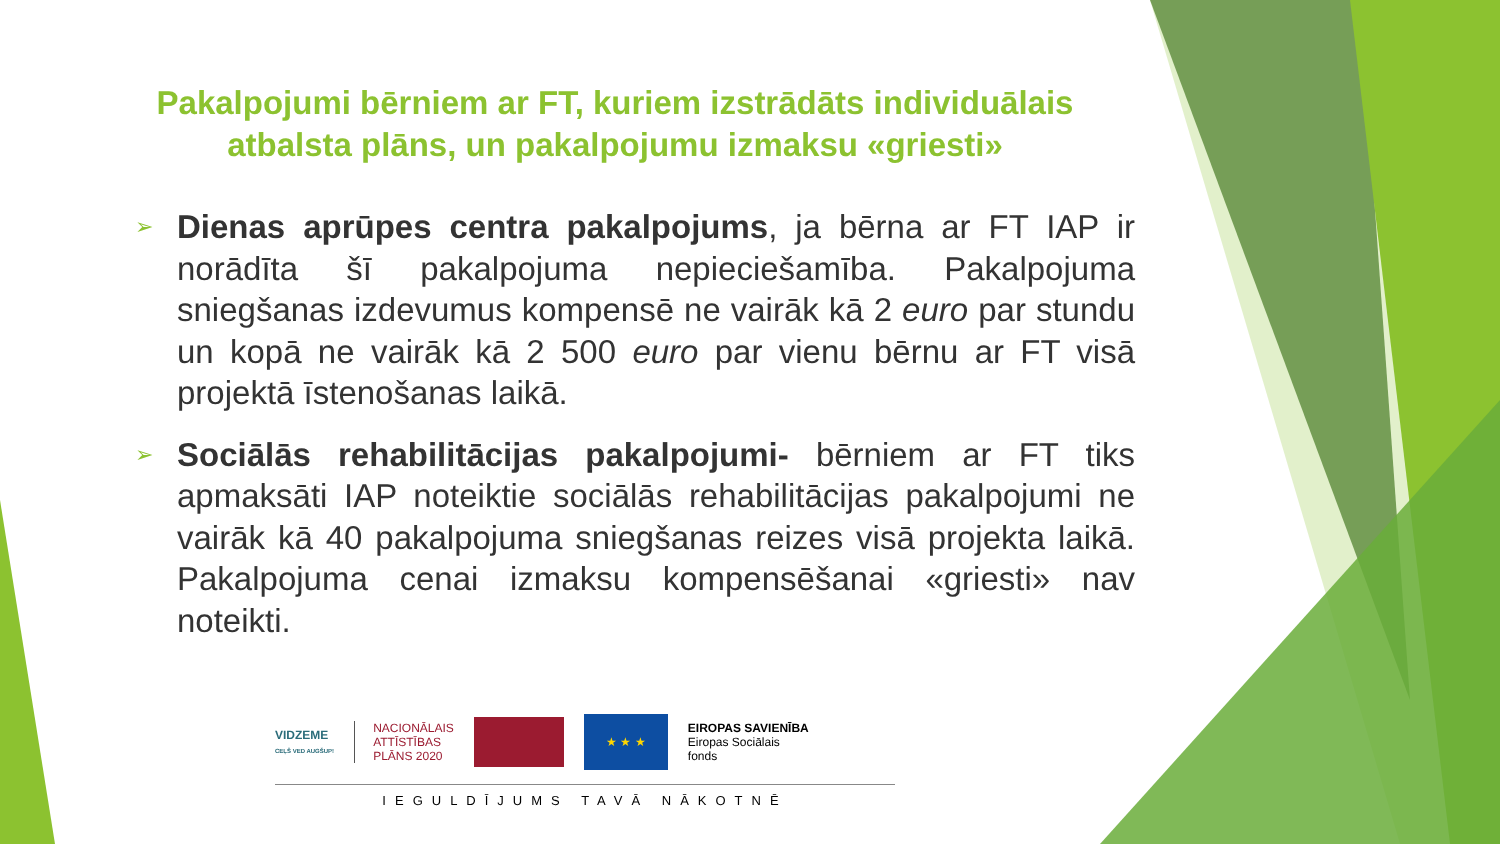Pakalpojumi bērniem ar FT, kuriem izstrādāts individuālais atbalsta plāns, un pakalpojumu izmaksu «griesti»
➢
Dienas aprūpes centra pakalpojums, ja bērna ar FT IAP ir norādīta šī pakalpojuma nepieciešamība. Pakalpojuma sniegšanas izdevumus kompensē ne vairāk kā 2 euro par stundu un kopā ne vairāk kā 2 500 euro par vienu bērnu ar FT visā projektā īstenošanas laikā.
➢
Sociālās rehabilitācijas pakalpojumi- bērniem ar FT tiks apmaksāti IAP noteiktie sociālās rehabilitācijas pakalpojumi ne vairāk kā 40 pakalpojuma sniegšanas reizes visā projekta laikā. Pakalpojuma cenai izmaksu kompensēšanai «griesti» nav noteikti.
VIDZEME
CEĻŠ VED AUGŠUP!
NACIONĀLAIS
ATTĪSTĪBAS
PLĀNS 2020
★ ★ ★
EIROPAS SAVIENĪBA
Eiropas Sociālais
fonds
IEGULDĪJUMS TAVĀ NĀKOTNĒ